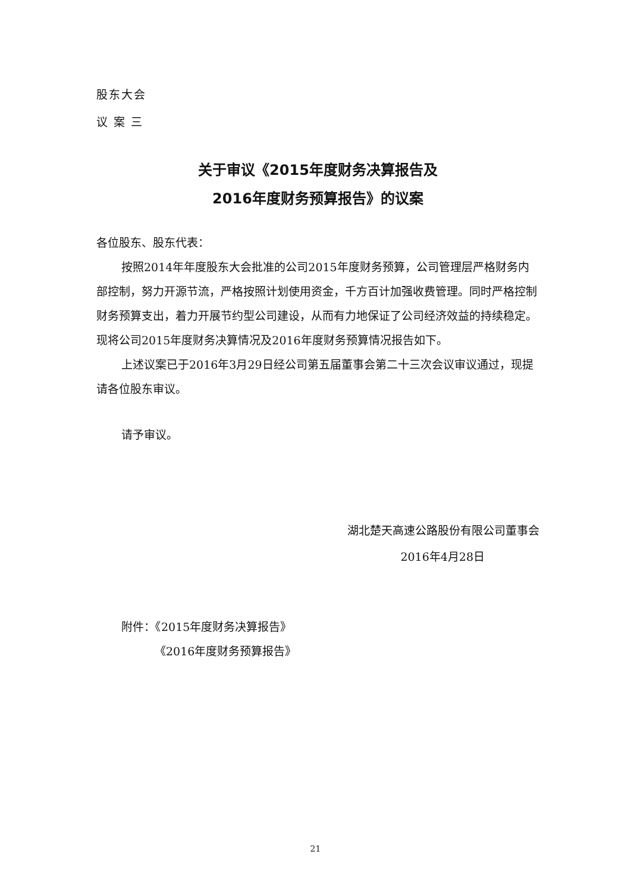股东大会
议 案 三
关于审议《2015年度财务决算报告及
2016年度财务预算报告》的议案
各位股东、股东代表：
按照2014年年度股东大会批准的公司2015年度财务预算，公司管理层严格财务内部控制，努力开源节流，严格按照计划使用资金，千方百计加强收费管理。同时严格控制财务预算支出，着力开展节约型公司建设，从而有力地保证了公司经济效益的持续稳定。现将公司2015年度财务决算情况及2016年度财务预算情况报告如下。
上述议案已于2016年3月29日经公司第五届董事会第二十三次会议审议通过，现提请各位股东审议。
请予审议。
湖北楚天高速公路股份有限公司董事会
2016年4月28日
附件：《2015年度财务决算报告》
《2016年度财务预算报告》
21